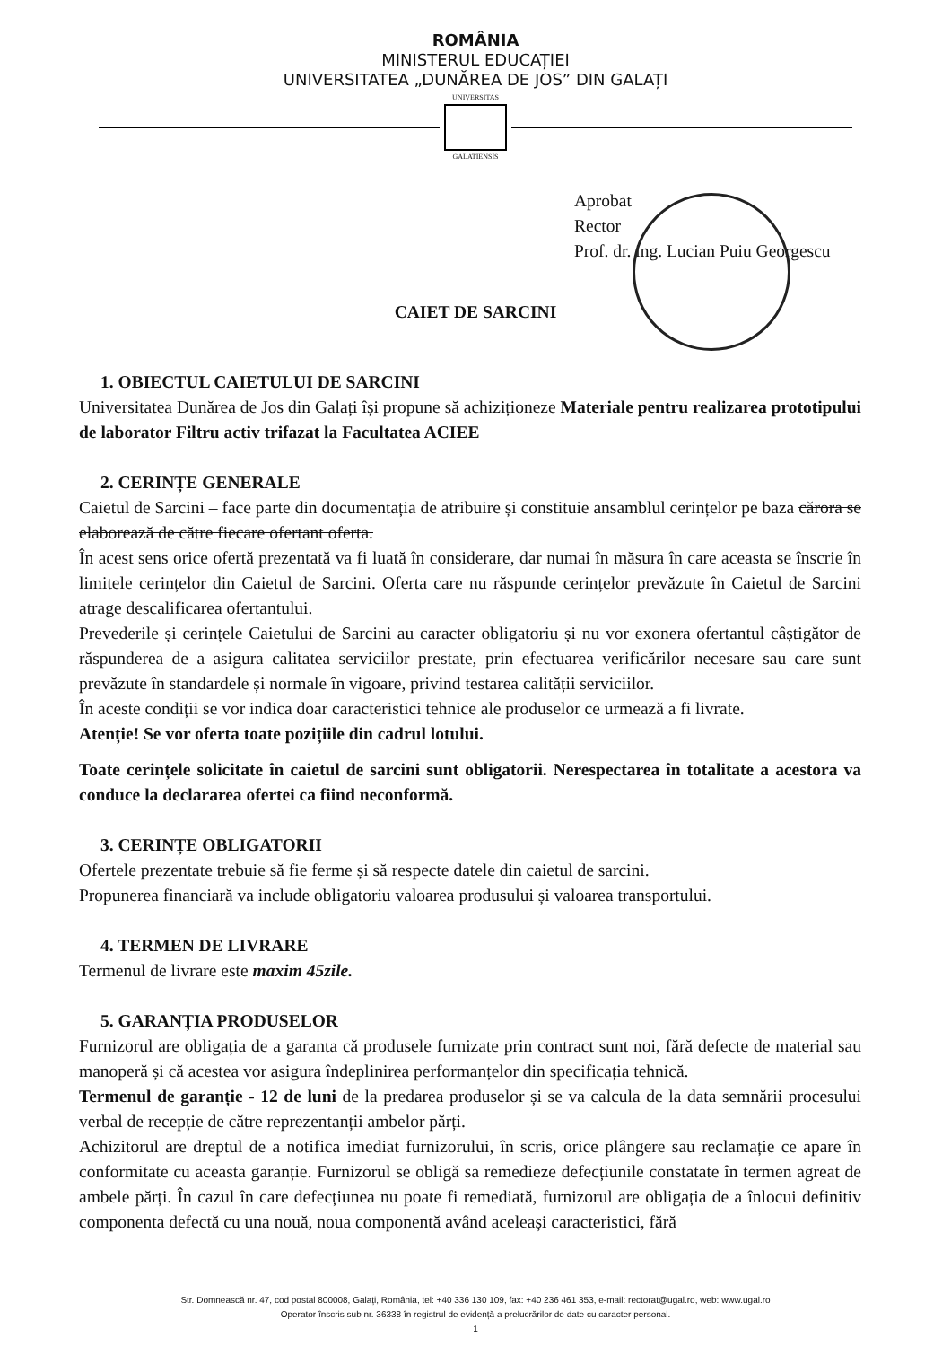ROMÂNIA
MINISTERUL EDUCAȚIEI
UNIVERSITATEA „DUNĂREA DE JOS” DIN GALAȚI
UNIVERSITAS
GALATIENSIS
Aprobat
Rector
Prof. dr. ing. Lucian Puiu Georgescu
CAIET DE SARCINI
1. OBIECTUL CAIETULUI DE SARCINI
Universitatea Dunărea de Jos din Galați își propune să achiziționeze Materiale pentru realizarea prototipului de laborator Filtru activ trifazat la Facultatea ACIEE
2. CERINȚE GENERALE
Caietul de Sarcini – face parte din documentația de atribuire și constituie ansamblul cerințelor pe baza cărora se elaborează de către fiecare ofertant oferta.
În acest sens orice ofertă prezentată va fi luată în considerare, dar numai în măsura în care aceasta se înscrie în limitele cerințelor din Caietul de Sarcini. Oferta care nu răspunde cerințelor prevăzute în Caietul de Sarcini atrage descalificarea ofertantului.
Prevederile și cerințele Caietului de Sarcini au caracter obligatoriu și nu vor exonera ofertantul câștigător de răspunderea de a asigura calitatea serviciilor prestate, prin efectuarea verificărilor necesare sau care sunt prevăzute în standardele și normale în vigoare, privind testarea calității serviciilor.
În aceste condiții se vor indica doar caracteristici tehnice ale produselor ce urmează a fi livrate.
Atenție! Se vor oferta toate pozițiile din cadrul lotului.
Toate cerințele solicitate în caietul de sarcini sunt obligatorii. Nerespectarea în totalitate a acestora va conduce la declararea ofertei ca fiind neconformă.
3. CERINȚE OBLIGATORII
Ofertele prezentate trebuie să fie ferme și să respecte datele din caietul de sarcini.
Propunerea financiară va include obligatoriu valoarea produsului și valoarea transportului.
4. TERMEN DE LIVRARE
Termenul de livrare este maxim 45zile.
5. GARANȚIA PRODUSELOR
Furnizorul are obligația de a garanta că produsele furnizate prin contract sunt noi, fără defecte de material sau manoperă și că acestea vor asigura îndeplinirea performanțelor din specificația tehnică.
Termenul de garanție - 12 de luni de la predarea produselor și se va calcula de la data semnării procesului verbal de recepție de către reprezentanții ambelor părți.
Achizitorul are dreptul de a notifica imediat furnizorului, în scris, orice plângere sau reclamație ce apare în conformitate cu aceasta garanție. Furnizorul se obligă sa remedieze defecțiunile constatate în termen agreat de ambele părți. În cazul în care defecțiunea nu poate fi remediată, furnizorul are obligația de a înlocui definitiv componenta defectă cu una nouă, noua componentă având aceleași caracteristici, fără
Str. Domnească nr. 47, cod postal 800008, Galați, România, tel: +40 336 130 109, fax: +40 236 461 353, e-mail: rectorat@ugal.ro, web: www.ugal.ro
Operator înscris sub nr. 36338 în registrul de evidență a prelucrărilor de date cu caracter personal.
1